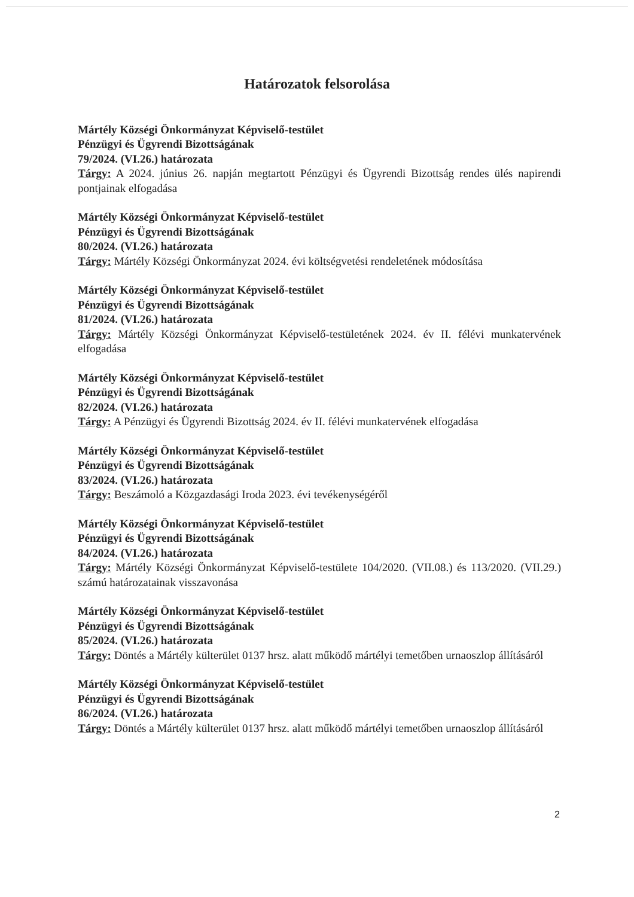Határozatok felsorolása
Mártély Községi Önkormányzat Képviselő-testület
Pénzügyi és Ügyrendi Bizottságának
79/2024. (VI.26.) határozata
Tárgy: A 2024. június 26. napján megtartott Pénzügyi és Ügyrendi Bizottság rendes ülés napirendi pontjainak elfogadása
Mártély Községi Önkormányzat Képviselő-testület
Pénzügyi és Ügyrendi Bizottságának
80/2024. (VI.26.) határozata
Tárgy: Mártély Községi Önkormányzat 2024. évi költségvetési rendeletének módosítása
Mártély Községi Önkormányzat Képviselő-testület
Pénzügyi és Ügyrendi Bizottságának
81/2024. (VI.26.) határozata
Tárgy: Mártély Községi Önkormányzat Képviselő-testületének 2024. év II. félévi munkatervének elfogadása
Mártély Községi Önkormányzat Képviselő-testület
Pénzügyi és Ügyrendi Bizottságának
82/2024. (VI.26.) határozata
Tárgy: A Pénzügyi és Ügyrendi Bizottság 2024. év II. félévi munkatervének elfogadása
Mártély Községi Önkormányzat Képviselő-testület
Pénzügyi és Ügyrendi Bizottságának
83/2024. (VI.26.) határozata
Tárgy: Beszámoló a Közgazdasági Iroda 2023. évi tevékenységéről
Mártély Községi Önkormányzat Képviselő-testület
Pénzügyi és Ügyrendi Bizottságának
84/2024. (VI.26.) határozata
Tárgy: Mártély Községi Önkormányzat Képviselő-testülete 104/2020. (VII.08.) és 113/2020. (VII.29.) számú határozatainak visszavonása
Mártély Községi Önkormányzat Képviselő-testület
Pénzügyi és Ügyrendi Bizottságának
85/2024. (VI.26.) határozata
Tárgy: Döntés a Mártély külterület 0137 hrsz. alatt működő mártélyi temetőben urnaoszlop állításáról
Mártély Községi Önkormányzat Képviselő-testület
Pénzügyi és Ügyrendi Bizottságának
86/2024. (VI.26.) határozata
Tárgy: Döntés a Mártély külterület 0137 hrsz. alatt működő mártélyi temetőben urnaoszlop állításáról
2